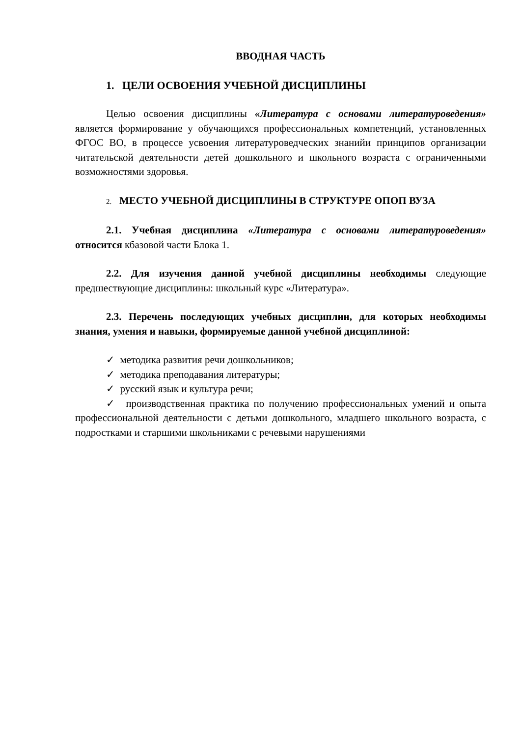ВВОДНАЯ ЧАСТЬ
1. ЦЕЛИ ОСВОЕНИЯ УЧЕБНОЙ ДИСЦИПЛИНЫ
Целью освоения дисциплины «Литература с основами литературоведения» является формирование у обучающихся профессиональных компетенций, установленных ФГОС ВО, в процессе усвоения литературоведческих знанийи принципов организации читательской деятельности детей дошкольного и школьного возраста с ограниченными возможностями здоровья.
2. МЕСТО УЧЕБНОЙ ДИСЦИПЛИНЫ В СТРУКТУРЕ ОПОП ВУЗА
2.1. Учебная дисциплина «Литература с основами литературоведения» относится кбазовой части Блока 1.
2.2. Для изучения данной учебной дисциплины необходимы следующие предшествующие дисциплины: школьный курс «Литература».
2.3. Перечень последующих учебных дисциплин, для которых необходимы знания, умения и навыки, формируемые данной учебной дисциплиной:
✓ методика развития речи дошкольников;
✓ методика преподавания литературы;
✓ русский язык и культура речи;
✓ производственная практика по получению профессиональных умений и опыта профессиональной деятельности с детьми дошкольного, младшего школьного возраста, с подростками и старшими школьниками с речевыми нарушениями